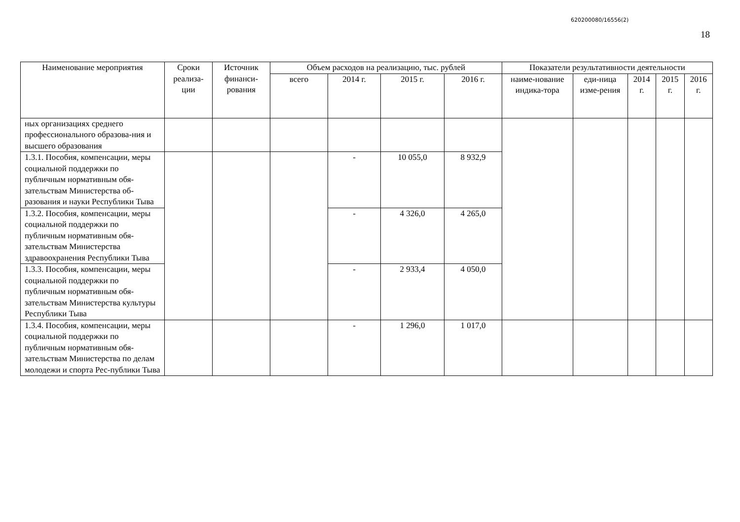620200080/16556(2)
18
| Наименование мероприятия | Сроки реализа-ции | Источник финанси-рования | Объем расходов на реализацию, тыс. рублей | | | | Показатели результативности деятельности | | | | |
| --- | --- | --- | --- | --- | --- | --- | --- | --- | --- | --- | --- |
| | | | всего | 2014 г. | 2015 г. | 2016 г. | наиме-нование индика-тора | еди-ница изме-рения | 2014 г. | 2015 г. | 2016 г. |
| ных организациях среднего профессионального образова-ния и высшего образования | | | | | | | | | | | |
| 1.3.1. Пособия, компенсации, меры социальной поддержки по публичным нормативным обя-зательствам Министерства об-разования и науки Республики Тыва | | | | - | 10 055,0 | 8 932,9 | | | | | |
| 1.3.2. Пособия, компенсации, меры социальной поддержки по публичным нормативным обя-зательствам Министерства здравоохранения Республики Тыва | | | | - | 4 326,0 | 4 265,0 | | | | | |
| 1.3.3. Пособия, компенсации, меры социальной поддержки по публичным нормативным обя-зательствам Министерства культуры Республики Тыва | | | | - | 2 933,4 | 4 050,0 | | | | | |
| 1.3.4. Пособия, компенсации, меры социальной поддержки по публичным нормативным обя-зательствам Министерства по делам молодежи и спорта Рес-публики Тыва | | | | - | 1 296,0 | 1 017,0 | | | | | |